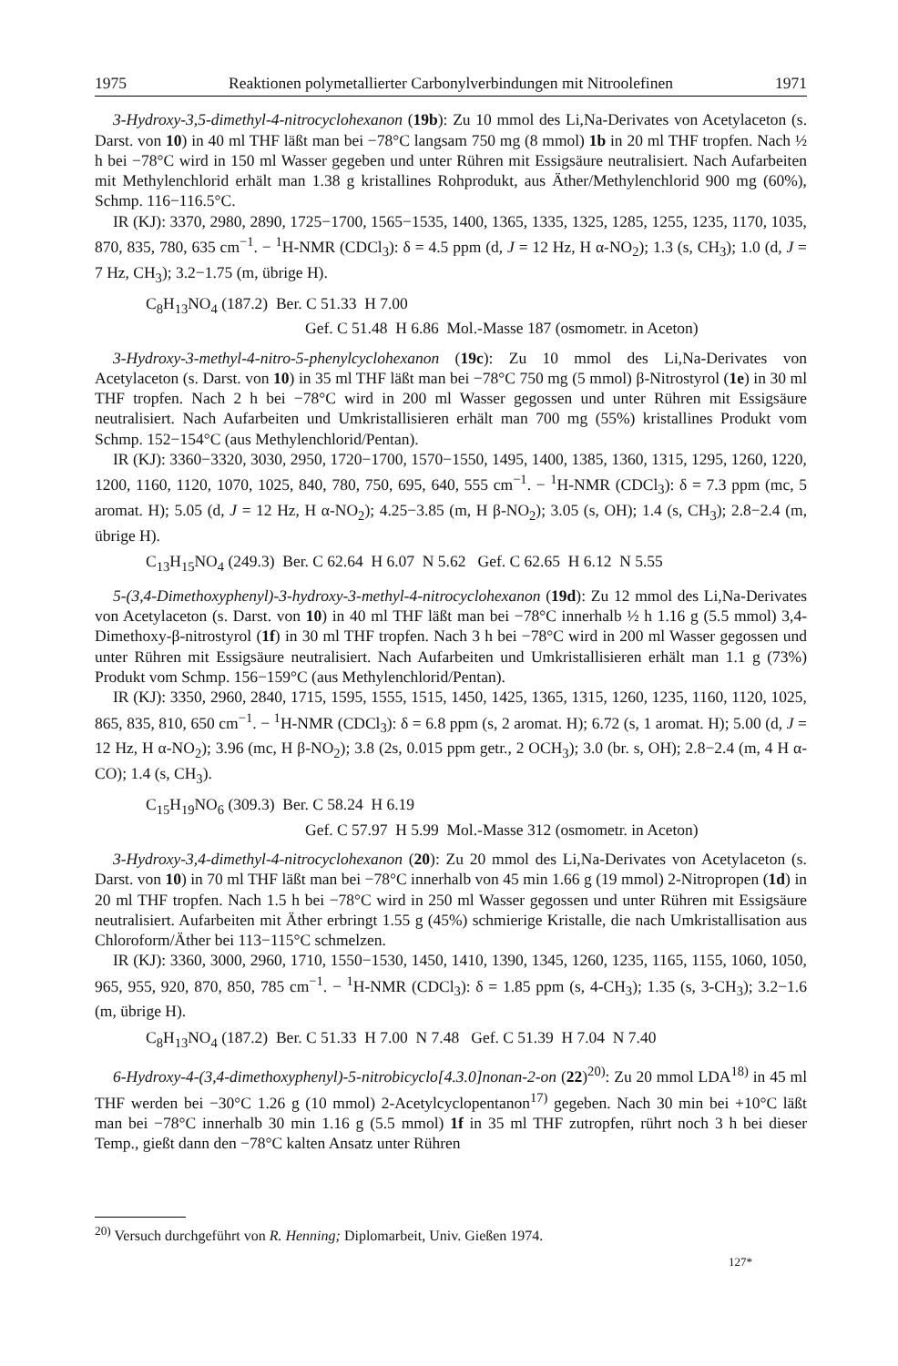1975 Reaktionen polymetallierter Carbonylverbindungen mit Nitroolefinen 1971
3-Hydroxy-3,5-dimethyl-4-nitrocyclohexanon (19b): Zu 10 mmol des Li,Na-Derivates von Acetylaceton (s. Darst. von 10) in 40 ml THF läßt man bei −78°C langsam 750 mg (8 mmol) 1b in 20 ml THF tropfen. Nach ½ h bei −78°C wird in 150 ml Wasser gegeben und unter Rühren mit Essigsäure neutralisiert. Nach Aufarbeiten mit Methylenchlorid erhält man 1.38 g kristallines Rohprodukt, aus Äther/Methylenchlorid 900 mg (60%), Schmp. 116−116.5°C.
IR (KJ): 3370, 2980, 2890, 1725−1700, 1565−1535, 1400, 1365, 1335, 1325, 1285, 1255, 1235, 1170, 1035, 870, 835, 780, 635 cm<sup>−1</sup>. − <sup>1</sup>H-NMR (CDCl<sub>3</sub>): δ = 4.5 ppm (d, J = 12 Hz, H α-NO<sub>2</sub>); 1.3 (s, CH<sub>3</sub>); 1.0 (d, J = 7 Hz, CH<sub>3</sub>); 3.2−1.75 (m, übrige H).
C<sub>8</sub>H<sub>13</sub>NO<sub>4</sub> (187.2) Ber. C 51.33 H 7.00
Gef. C 51.48 H 6.86 Mol.-Masse 187 (osmometr. in Aceton)
3-Hydroxy-3-methyl-4-nitro-5-phenylcyclohexanon (19c): Zu 10 mmol des Li,Na-Derivates von Acetylaceton (s. Darst. von 10) in 35 ml THF läßt man bei −78°C 750 mg (5 mmol) β-Nitrostyrol (1e) in 30 ml THF tropfen. Nach 2 h bei −78°C wird in 200 ml Wasser gegossen und unter Rühren mit Essigsäure neutralisiert. Nach Aufarbeiten und Umkristallisieren erhält man 700 mg (55%) kristallines Produkt vom Schmp. 152−154°C (aus Methylenchlorid/Pentan).
IR (KJ): 3360−3320, 3030, 2950, 1720−1700, 1570−1550, 1495, 1400, 1385, 1360, 1315, 1295, 1260, 1220, 1200, 1160, 1120, 1070, 1025, 840, 780, 750, 695, 640, 555 cm<sup>−1</sup>. − <sup>1</sup>H-NMR (CDCl<sub>3</sub>): δ = 7.3 ppm (mc, 5 aromat. H); 5.05 (d, J = 12 Hz, H α-NO<sub>2</sub>); 4.25−3.85 (m, H β-NO<sub>2</sub>); 3.05 (s, OH); 1.4 (s, CH<sub>3</sub>); 2.8−2.4 (m, übrige H).
C<sub>13</sub>H<sub>15</sub>NO<sub>4</sub> (249.3) Ber. C 62.64 H 6.07 N 5.62 Gef. C 62.65 H 6.12 N 5.55
5-(3,4-Dimethoxyphenyl)-3-hydroxy-3-methyl-4-nitrocyclohexanon (19d): Zu 12 mmol des Li,Na-Derivates von Acetylaceton (s. Darst. von 10) in 40 ml THF läßt man bei −78°C innerhalb ½ h 1.16 g (5.5 mmol) 3,4-Dimethoxy-β-nitrostyrol (1f) in 30 ml THF tropfen. Nach 3 h bei −78°C wird in 200 ml Wasser gegossen und unter Rühren mit Essigsäure neutralisiert. Nach Aufarbeiten und Umkristallisieren erhält man 1.1 g (73%) Produkt vom Schmp. 156−159°C (aus Methylenchlorid/Pentan).
IR (KJ): 3350, 2960, 2840, 1715, 1595, 1555, 1515, 1450, 1425, 1365, 1315, 1260, 1235, 1160, 1120, 1025, 865, 835, 810, 650 cm<sup>−1</sup>. − <sup>1</sup>H-NMR (CDCl<sub>3</sub>): δ = 6.8 ppm (s, 2 aromat. H); 6.72 (s, 1 aromat. H); 5.00 (d, J = 12 Hz, H α-NO<sub>2</sub>); 3.96 (mc, H β-NO<sub>2</sub>); 3.8 (2s, 0.015 ppm getr., 2 OCH<sub>3</sub>); 3.0 (br. s, OH); 2.8−2.4 (m, 4 H α-CO); 1.4 (s, CH<sub>3</sub>).
C<sub>15</sub>H<sub>19</sub>NO<sub>6</sub> (309.3) Ber. C 58.24 H 6.19
Gef. C 57.97 H 5.99 Mol.-Masse 312 (osmometr. in Aceton)
3-Hydroxy-3,4-dimethyl-4-nitrocyclohexanon (20): Zu 20 mmol des Li,Na-Derivates von Acetylaceton (s. Darst. von 10) in 70 ml THF läßt man bei −78°C innerhalb von 45 min 1.66 g (19 mmol) 2-Nitropropen (1d) in 20 ml THF tropfen. Nach 1.5 h bei −78°C wird in 250 ml Wasser gegossen und unter Rühren mit Essigsäure neutralisiert. Aufarbeiten mit Äther erbringt 1.55 g (45%) schmierige Kristalle, die nach Umkristallisation aus Chloroform/Äther bei 113−115°C schmelzen.
IR (KJ): 3360, 3000, 2960, 1710, 1550−1530, 1450, 1410, 1390, 1345, 1260, 1235, 1165, 1155, 1060, 1050, 965, 955, 920, 870, 850, 785 cm<sup>−1</sup>. − <sup>1</sup>H-NMR (CDCl<sub>3</sub>): δ = 1.85 ppm (s, 4-CH<sub>3</sub>); 1.35 (s, 3-CH<sub>3</sub>); 3.2−1.6 (m, übrige H).
C<sub>8</sub>H<sub>13</sub>NO<sub>4</sub> (187.2) Ber. C 51.33 H 7.00 N 7.48 Gef. C 51.39 H 7.04 N 7.40
6-Hydroxy-4-(3,4-dimethoxyphenyl)-5-nitrobicyclo[4.3.0]nonan-2-on (22)<sup>20)</sup>: Zu 20 mmol LDA<sup>18)</sup> in 45 ml THF werden bei −30°C 1.26 g (10 mmol) 2-Acetylcyclopentanon<sup>17)</sup> gegeben. Nach 30 min bei +10°C läßt man bei −78°C innerhalb 30 min 1.16 g (5.5 mmol) 1f in 35 ml THF zutropfen, rührt noch 3 h bei dieser Temp., gießt dann den −78°C kalten Ansatz unter Rühren
<sup>20)</sup> Versuch durchgeführt von R. Henning; Diplomarbeit, Univ. Gießen 1974.
127*